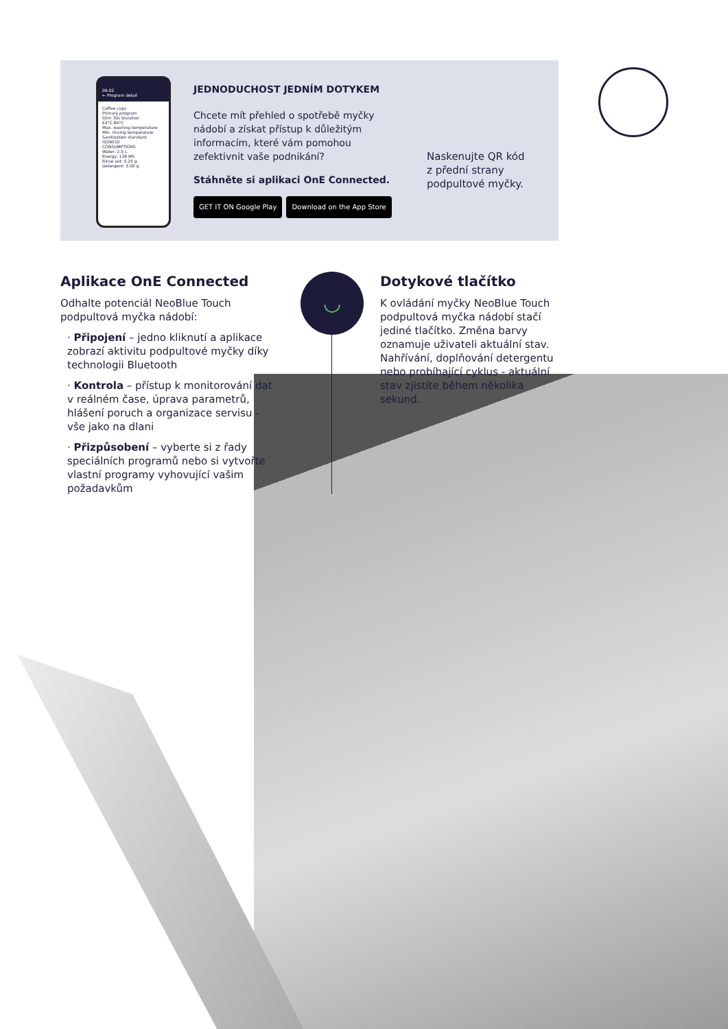09:02
← Program detail
Coffee cups
Primary program
02m 30s Duration
63°C 84°C
Max. washing temperature Min. rinsing temperature
Sanitization standard: ISO9010
CONSUMPTIONS
Water: 2.5 L
Energy: 138 Wh
Rinse aid: 0.25 g
Detergent: 5.00 g
JEDNODUCHOST JEDNÍM DOTYKEM
Chcete mít přehled o spotřebě myčky nádobí a získat přístup k důležitým informacím, které vám pomohou zefektivnit vaše podnikání?
Stáhněte si aplikaci OnE Connected.
GET IT ON Google Play Download on the App Store
Naskenujte QR kód z přední strany podpultové myčky.
Aplikace OnE Connected
Odhalte potenciál NeoBlue Touch podpultová myčka nádobí:
· Připojení – jedno kliknutí a aplikace zobrazí aktivitu podpultové myčky díky technologii Bluetooth
· Kontrola – přístup k monitorování dat v reálném čase, úprava parametrů, hlášení poruch a organizace servisu - vše jako na dlani
· Přizpůsobení – vyberte si z řady speciálních programů nebo si vytvořte vlastní programy vyhovující vašim požadavkům
◡
Dotykové tlačítko
K ovládání myčky NeoBlue Touch podpultová myčka nádobí stačí jediné tlačítko. Změna barvy oznamuje uživateli aktuální stav. Nahřívání, doplňování detergentu nebo probíhající cyklus - aktuální stav zjistíte během několika sekund.